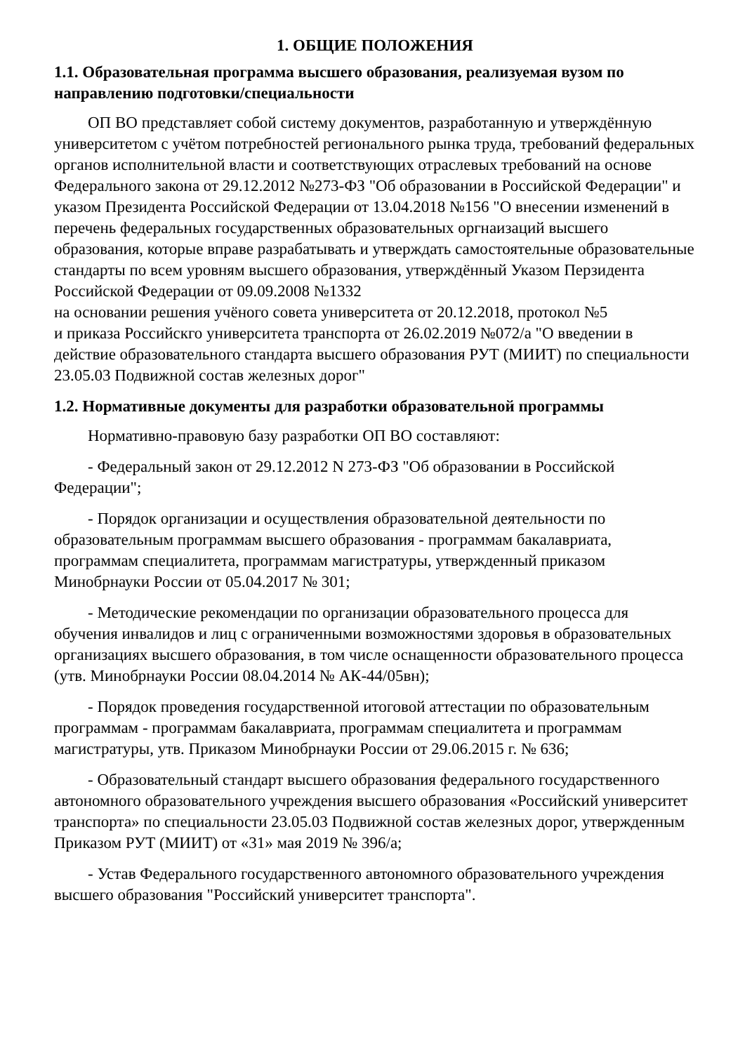1. ОБЩИЕ ПОЛОЖЕНИЯ
1.1. Образовательная программа высшего образования, реализуемая вузом по направлению подготовки/специальности
ОП ВО представляет собой систему документов, разработанную и утверждённую университетом с учётом потребностей регионального рынка труда, требований федеральных органов исполнительной власти и соответствующих отраслевых требований на основе
Федерального закона от 29.12.2012 №273-ФЗ "Об образовании в Российской Федерации" и указом Президента Российской Федерации от 13.04.2018 №156 "О внесении изменений в перечень федеральных государственных образовательных оргнаизаций высшего образования, которые вправе разрабатывать и утверждать самостоятельные образовательные стандарты по всем уровням высшего образования, утверждённый Указом Перзидента Российской Федерации от 09.09.2008 №1332
на основании решения учёного совета университета от 20.12.2018, протокол №5
и приказа Российскго университета транспорта от 26.02.2019 №072/а "О введении в действие образовательного стандарта высшего образования РУТ (МИИТ) по специальности 23.05.03 Подвижной состав железных дорог"
1.2. Нормативные документы для разработки образовательной программы
Нормативно-правовую базу разработки ОП ВО составляют:
- Федеральный закон от 29.12.2012 N 273-ФЗ "Об образовании в Российской Федерации";
- Порядок организации и осуществления образовательной деятельности по образовательным программам высшего образования - программам бакалавриата, программам специалитета, программам магистратуры, утвержденный приказом Минобрнауки России от 05.04.2017 № 301;
- Методические рекомендации по организации образовательного процесса для обучения инвалидов и лиц с ограниченными возможностями здоровья в образовательных организациях высшего образования, в том числе оснащенности образовательного процесса (утв. Минобрнауки России 08.04.2014 № АК-44/05вн);
- Порядок проведения государственной итоговой аттестации по образовательным программам - программам бакалавриата, программам специалитета и программам магистратуры, утв. Приказом Минобрнауки России от 29.06.2015 г. № 636;
- Образовательный стандарт высшего образования федерального государственного автономного образовательного учреждения высшего образования «Российский университет транспорта» по специальности 23.05.03 Подвижной состав железных дорог, утвержденным Приказом РУТ (МИИТ) от «31» мая 2019 № 396/а;
- Устав Федерального государственного автономного образовательного учреждения высшего образования "Российский университет транспорта".